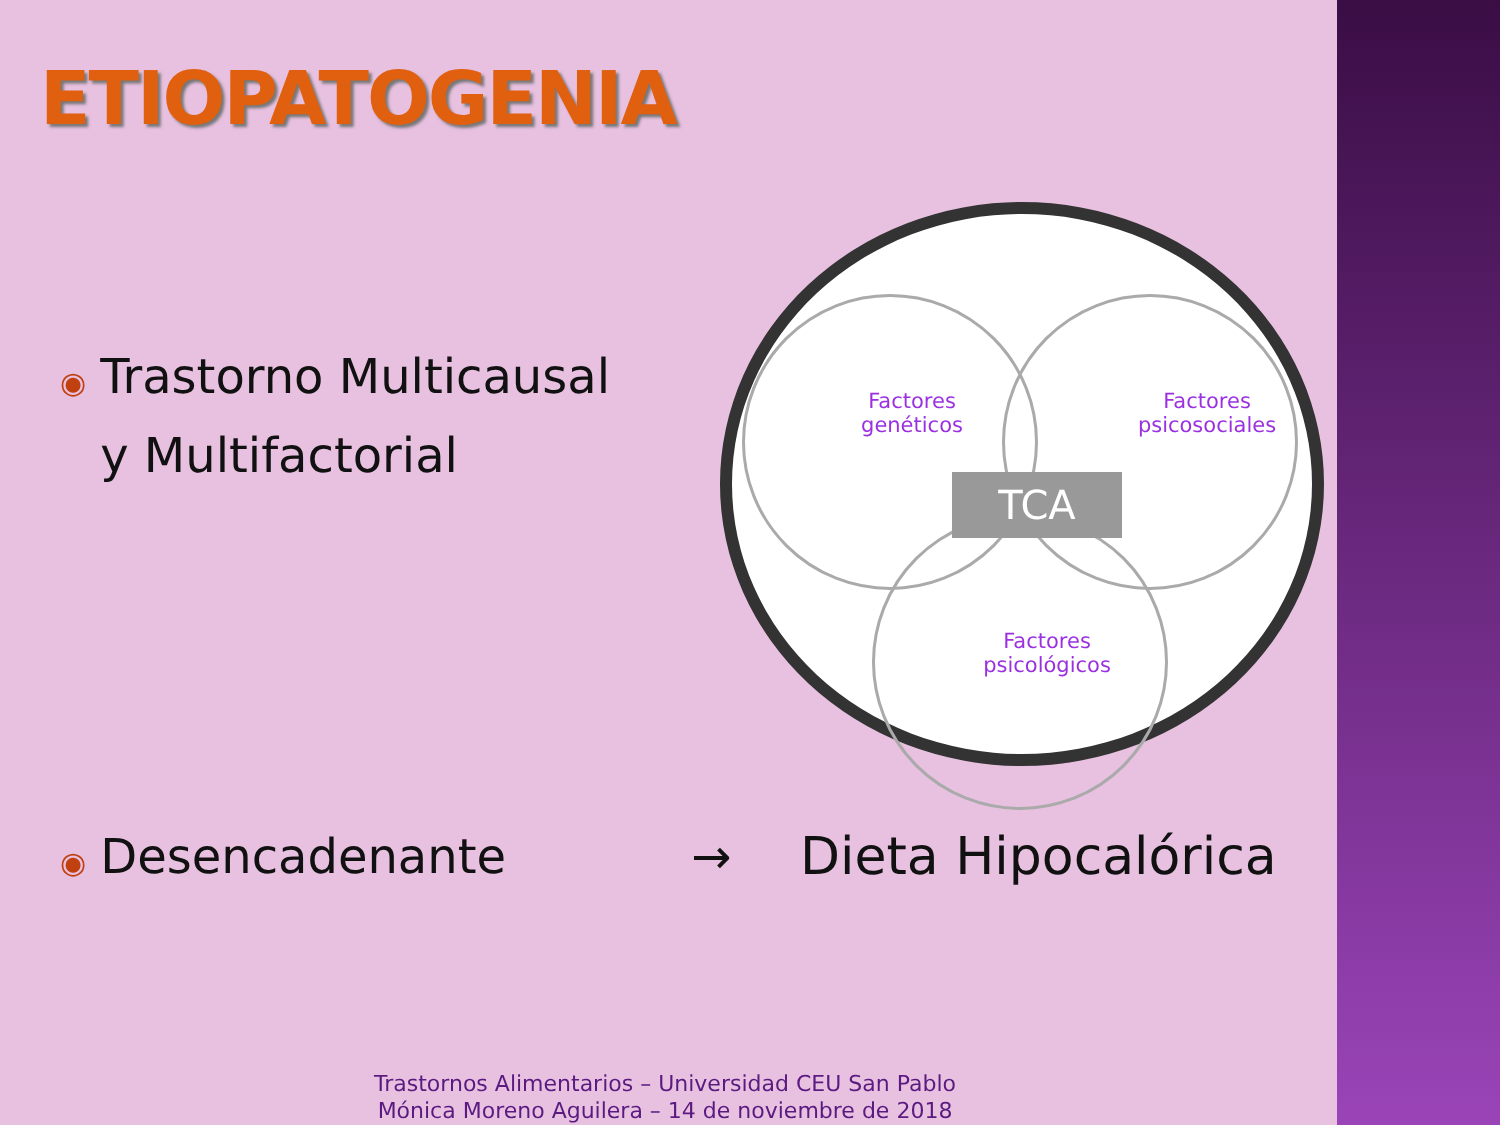ETIOPATOGENIA
◉ Trastorno Multicausal
◉ y Multifactorial
Factores
genéticos
Factores
psicosociales
Factores
psicológicos
TCA
◉ Desencadenante → Dieta Hipocalórica
Trastornos Alimentarios – Universidad CEU San Pablo
Mónica Moreno Aguilera – 14 de noviembre de 2018